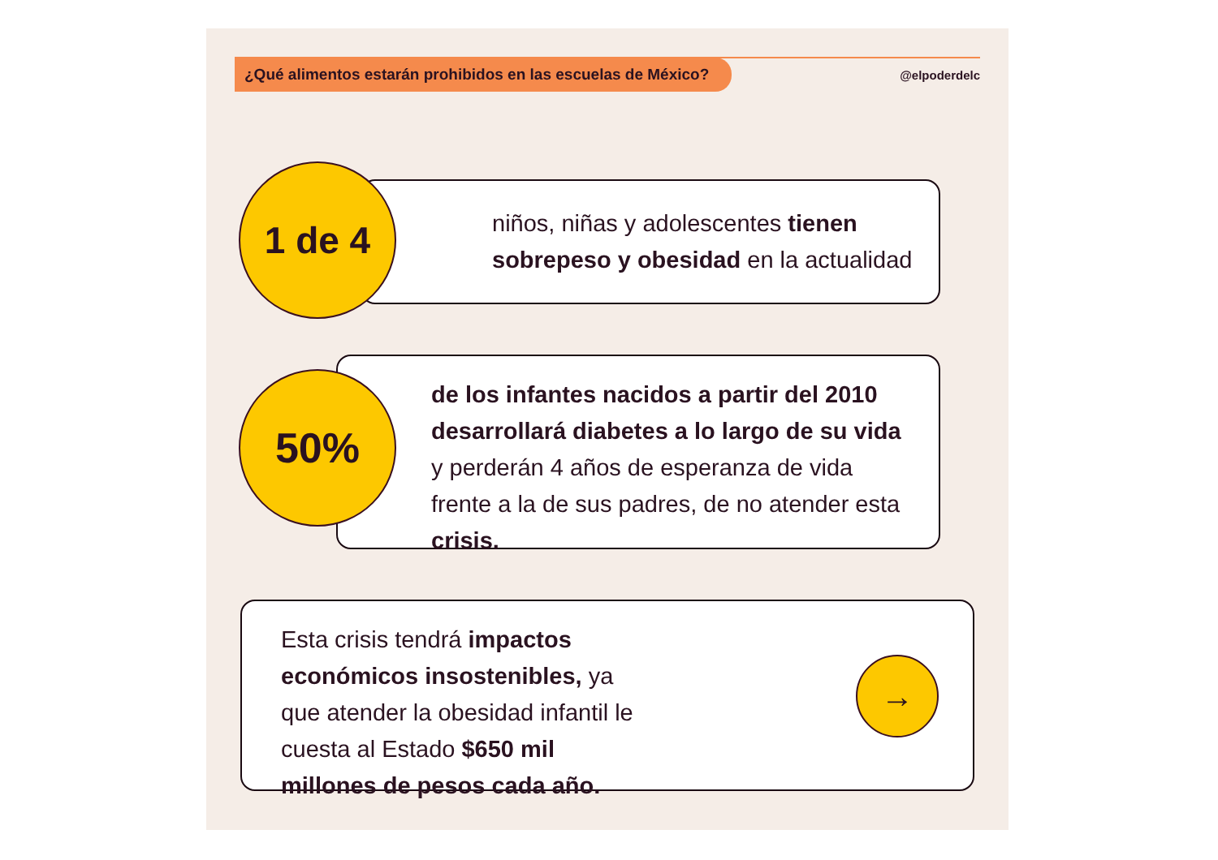¿Qué alimentos estarán prohibidos en las escuelas de México?
@elpoderdelc
niños, niñas y adolescentes tienen sobrepeso y obesidad en la actualidad
1 de 4
de los infantes nacidos a partir del 2010 desarrollará diabetes a lo largo de su vida y perderán 4 años de esperanza de vida frente a la de sus padres, de no atender esta crisis.
50%
Esta crisis tendrá impactos económicos insostenibles, ya que atender la obesidad infantil le cuesta al Estado $650 mil millones de pesos cada año.
→